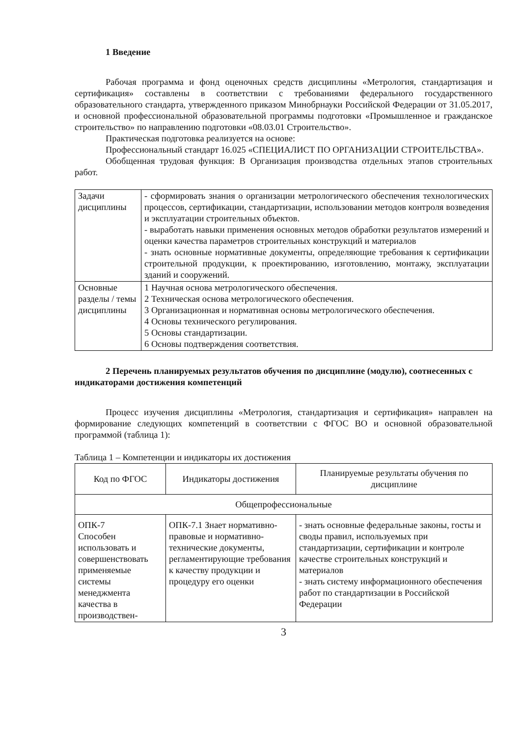1 Введение
Рабочая программа и фонд оценочных средств дисциплины «Метрология, стандартизация и сертификация» составлены в соответствии с требованиями федерального государственного образовательного стандарта, утвержденного приказом Минобрнауки Российской Федерации от 31.05.2017, и основной профессиональной образовательной программы подготовки «Промышленное и гражданское строительство» по направлению подготовки «08.03.01 Строительство».
Практическая подготовка реализуется на основе:
Профессиональный стандарт 16.025 «СПЕЦИАЛИСТ ПО ОРГАНИЗАЦИИ СТРОИТЕЛЬСТВА».
Обобщенная трудовая функция: В Организация производства отдельных этапов строительных работ.
| Задачи дисциплины | - сформировать знания о организации метрологического обеспечения технологических процессов, сертификации, стандартизации, использовании методов контроля возведения и эксплуатации строительных объектов. - выработать навыки применения основных методов обработки результатов измерений и оценки качества параметров строительных конструкций и материалов - знать основные нормативные документы, определяющие требования к сертификации строительной продукции, к проектированию, изготовлению, монтажу, эксплуатации зданий и сооружений. |
| Основные разделы / темы дисциплины | 1 Научная основа метрологического обеспечения. 2 Техническая основа метрологического обеспечения. 3 Организационная и нормативная основы метрологического обеспечения. 4 Основы технического регулирования. 5 Основы стандартизации. 6 Основы подтверждения соответствия. |
2 Перечень планируемых результатов обучения по дисциплине (модулю), соотнесенных с индикаторами достижения компетенций
Процесс изучения дисциплины «Метрология, стандартизация и сертификация» направлен на формирование следующих компетенций в соответствии с ФГОС ВО и основной образовательной программой (таблица 1):
Таблица 1 – Компетенции и индикаторы их достижения
| Код по ФГОС | Индикаторы достижения | Планируемые результаты обучения по дисциплине |
| --- | --- | --- |
| Общепрофессиональные | | |
| ОПК-7 Способен использовать и совершенствовать применяемые системы менеджмента качества в производствен- | ОПК-7.1 Знает нормативно-правовые и нормативно-технические документы, регламентирующие требования к качеству продукции и процедуру его оценки | - знать основные федеральные законы, госты и своды правил, используемых при стандартизации, сертификации и контроле качестве строительных конструкций и материалов - знать систему информационного обеспечения работ по стандартизации в Российской Федерации |
3